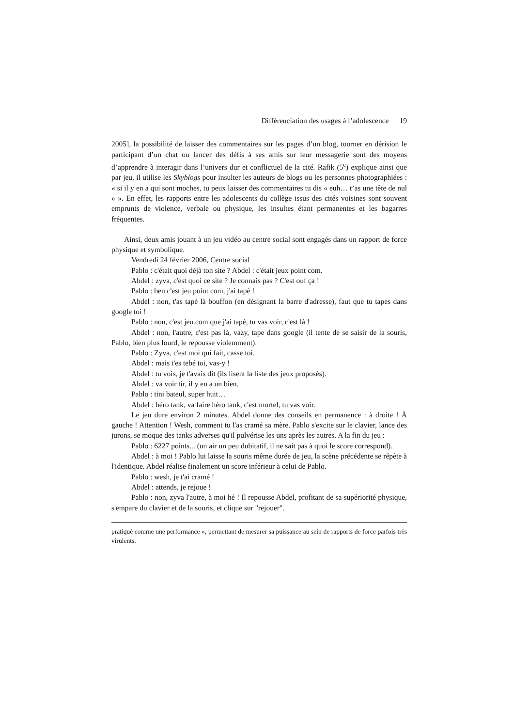Différenciation des usages à l’adolescence 19
2005], la possibilité de laisser des commentaires sur les pages d’un blog, tourner en dérision le participant d’un chat ou lancer des défis à ses amis sur leur messagerie sont des moyens d’apprendre à interagir dans l’univers dur et conflictuel de la cité. Rafik (5<sup>e</sup>) explique ainsi que par jeu, il utilise les Skyblogs pour insulter les auteurs de blogs ou les personnes photographiées : « si il y en a qui sont moches, tu peux laisser des commentaires tu dis « euh… t’as une tête de nul » ». En effet, les rapports entre les adolescents du collège issus des cités voisines sont souvent emprunts de violence, verbale ou physique, les insultes étant permanentes et les bagarres fréquentes.
Ainsi, deux amis jouant à un jeu vidéo au centre social sont engagés dans un rapport de force physique et symbolique.
Vendredi 24 février 2006, Centre social
Pablo : c'était quoi déjà ton site ? Abdel : c'était jeux point com.
Abdel : zyva, c'est quoi ce site ? Je connais pas ? C'est ouf ça !
Pablo : ben c'est jeu point com, j'ai tapé !
Abdel : non, t'as tapé là bouffon (en désignant la barre d'adresse), faut que tu tapes dans google toi !
Pablo : non, c'est jeu.com que j'ai tapé, tu vas voir, c'est là !
Abdel : non, l'autre, c'est pas là, vazy, tape dans google (il tente de se saisir de la souris, Pablo, bien plus lourd, le repousse violemment).
Pablo : Zyva, c'est moi qui fait, casse toi.
Abdel : mais t'es tebé toi, vas-y !
Abdel : tu vois, je t'avais dit (ils lisent la liste des jeux proposés).
Abdel : va voir tir, il y en a un bien.
Pablo : tini bateul, super huit…
Abdel : héro tank, va faire héro tank, c'est mortel, tu vas voir.
Le jeu dure environ 2 minutes. Abdel donne des conseils en permanence : à droite ! À gauche ! Attention ! Wesh, comment tu l'as cramé sa mère. Pablo s'excite sur le clavier, lance des jurons, se moque des tanks adverses qu'il pulvérise les uns après les autres. A la fin du jeu :
Pablo : 6227 points... (un air un peu dubitatif, il ne sait pas à quoi le score correspond).
Abdel : à moi ! Pablo lui laisse la souris même durée de jeu, la scène précédente se répète à l'identique. Abdel réalise finalement un score inférieur à celui de Pablo.
Pablo : wesh, je t'ai cramé !
Abdel : attends, je rejoue !
Pablo : non, zyva l'autre, à moi hé ! Il repousse Abdel, profitant de sa supériorité physique, s'empare du clavier et de la souris, et clique sur "rejouer".
pratiqué comme une performance », permettant de mesurer sa puissance au sein de rapports de force parfois très virulents.